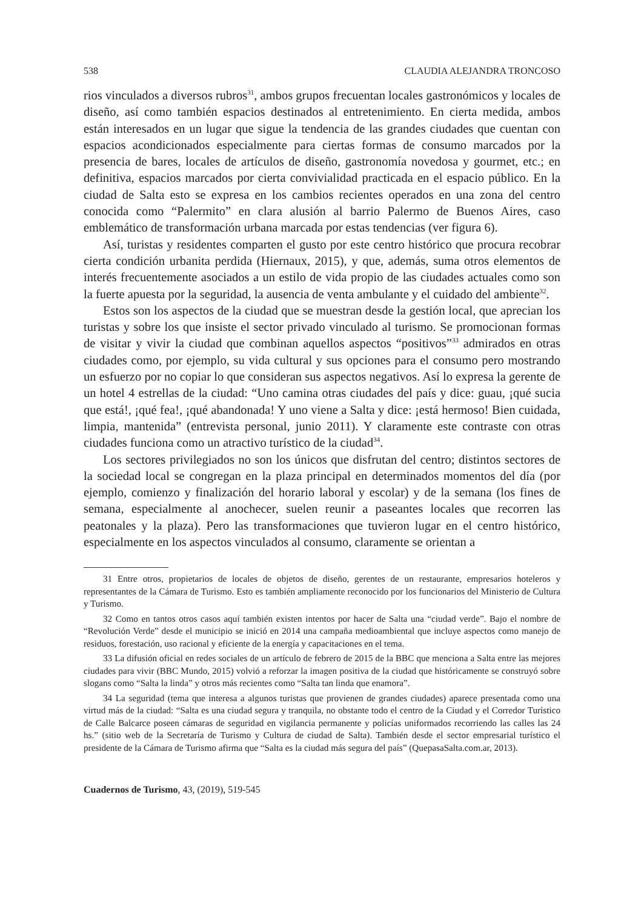538 CLAUDIA ALEJANDRA TRONCOSO
rios vinculados a diversos rubros<sup>31</sup>, ambos grupos frecuentan locales gastronómicos y locales de diseño, así como también espacios destinados al entretenimiento. En cierta medida, ambos están interesados en un lugar que sigue la tendencia de las grandes ciudades que cuentan con espacios acondicionados especialmente para ciertas formas de consumo marcados por la presencia de bares, locales de artículos de diseño, gastronomía novedosa y gourmet, etc.; en definitiva, espacios marcados por cierta convivialidad practicada en el espacio público. En la ciudad de Salta esto se expresa en los cambios recientes operados en una zona del centro conocida como “Palermito” en clara alusión al barrio Palermo de Buenos Aires, caso emblemático de transformación urbana marcada por estas tendencias (ver figura 6).
Así, turistas y residentes comparten el gusto por este centro histórico que procura recobrar cierta condición urbanita perdida (Hiernaux, 2015), y que, además, suma otros elementos de interés frecuentemente asociados a un estilo de vida propio de las ciudades actuales como son la fuerte apuesta por la seguridad, la ausencia de venta ambulante y el cuidado del ambiente<sup>32</sup>.
Estos son los aspectos de la ciudad que se muestran desde la gestión local, que aprecian los turistas y sobre los que insiste el sector privado vinculado al turismo. Se promocionan formas de visitar y vivir la ciudad que combinan aquellos aspectos “positivos”<sup>33</sup> admirados en otras ciudades como, por ejemplo, su vida cultural y sus opciones para el consumo pero mostrando un esfuerzo por no copiar lo que consideran sus aspectos negativos. Así lo expresa la gerente de un hotel 4 estrellas de la ciudad: “Uno camina otras ciudades del país y dice: guau, ¡qué sucia que está!, ¡qué fea!, ¡qué abandonada! Y uno viene a Salta y dice: ¡está hermoso! Bien cuidada, limpia, mantenida” (entrevista personal, junio 2011). Y claramente este contraste con otras ciudades funciona como un atractivo turístico de la ciudad<sup>34</sup>.
Los sectores privilegiados no son los únicos que disfrutan del centro; distintos sectores de la sociedad local se congregan en la plaza principal en determinados momentos del día (por ejemplo, comienzo y finalización del horario laboral y escolar) y de la semana (los fines de semana, especialmente al anochecer, suelen reunir a paseantes locales que recorren las peatonales y la plaza). Pero las transformaciones que tuvieron lugar en el centro histórico, especialmente en los aspectos vinculados al consumo, claramente se orientan a
31 Entre otros, propietarios de locales de objetos de diseño, gerentes de un restaurante, empresarios hoteleros y representantes de la Cámara de Turismo. Esto es también ampliamente reconocido por los funcionarios del Ministerio de Cultura y Turismo.
32 Como en tantos otros casos aquí también existen intentos por hacer de Salta una “ciudad verde”. Bajo el nombre de “Revolución Verde” desde el municipio se inició en 2014 una campaña medioambiental que incluye aspectos como manejo de residuos, forestación, uso racional y eficiente de la energía y capacitaciones en el tema.
33 La difusión oficial en redes sociales de un artículo de febrero de 2015 de la BBC que menciona a Salta entre las mejores ciudades para vivir (BBC Mundo, 2015) volvió a reforzar la imagen positiva de la ciudad que históricamente se construyó sobre slogans como “Salta la linda” y otros más recientes como “Salta tan linda que enamora”.
34 La seguridad (tema que interesa a algunos turistas que provienen de grandes ciudades) aparece presentada como una virtud más de la ciudad: “Salta es una ciudad segura y tranquila, no obstante todo el centro de la Ciudad y el Corredor Turístico de Calle Balcarce poseen cámaras de seguridad en vigilancia permanente y policías uniformados recorriendo las calles las 24 hs.” (sitio web de la Secretaría de Turismo y Cultura de ciudad de Salta). También desde el sector empresarial turístico el presidente de la Cámara de Turismo afirma que “Salta es la ciudad más segura del país” (QuepasaSalta.com.ar, 2013).
Cuadernos de Turismo, 43, (2019), 519-545